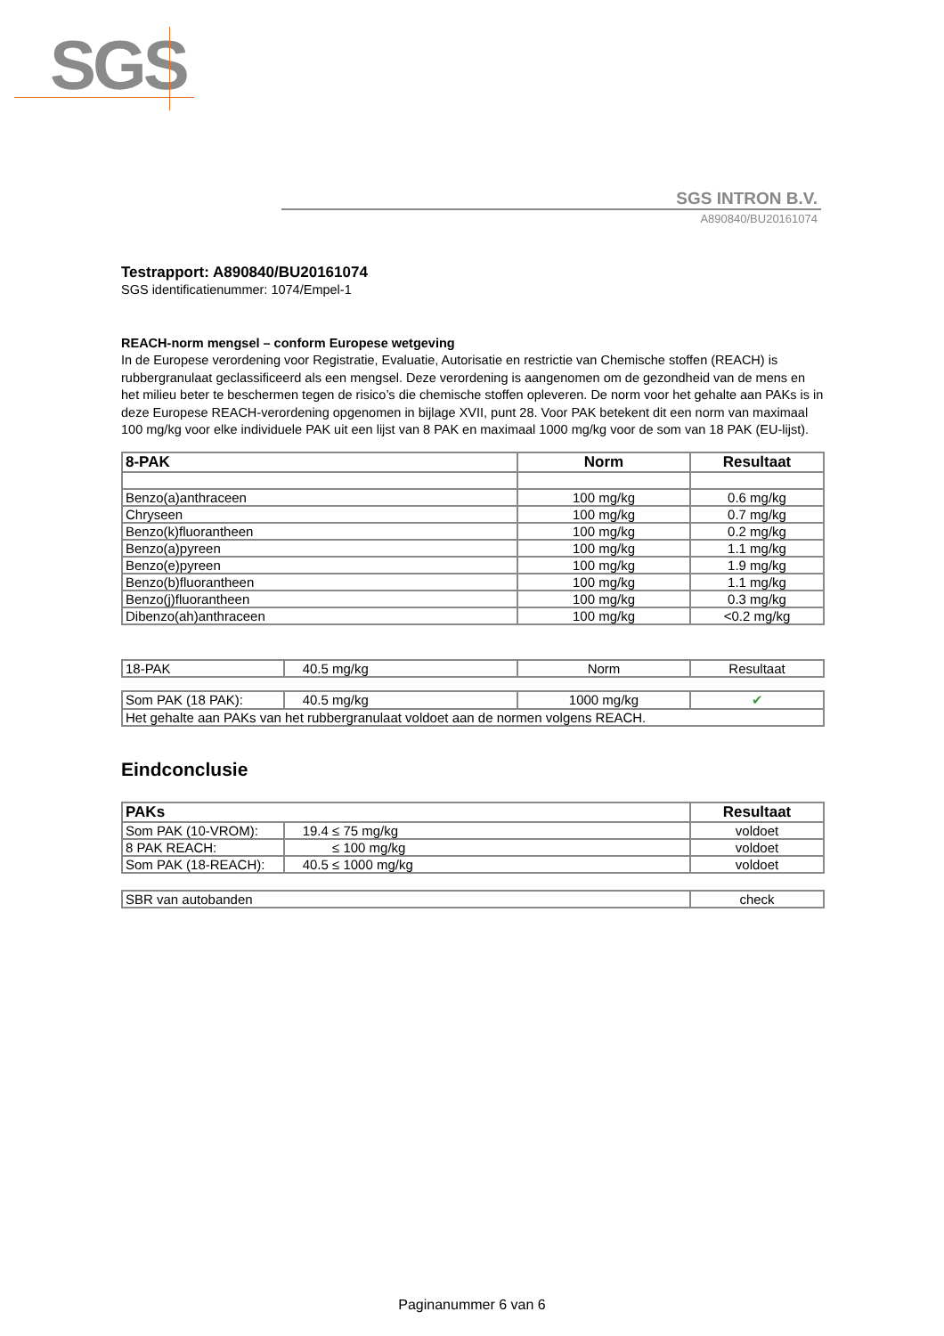SGS
SGS INTRON B.V.
A890840/BU20161074
Testrapport: A890840/BU20161074
SGS identificatienummer: 1074/Empel-1
REACH-norm mengsel – conform Europese wetgeving
In de Europese verordening voor Registratie, Evaluatie, Autorisatie en restrictie van Chemische stoffen (REACH) is rubbergranulaat geclassificeerd als een mengsel. Deze verordening is aangenomen om de gezondheid van de mens en het milieu beter te beschermen tegen de risico’s die chemische stoffen opleveren. De norm voor het gehalte aan PAKs is in deze Europese REACH-verordening opgenomen in bijlage XVII, punt 28. Voor PAK betekent dit een norm van maximaal 100 mg/kg voor elke individuele PAK uit een lijst van 8 PAK en maximaal 1000 mg/kg voor de som van 18 PAK (EU-lijst).
| 8-PAK | Norm | Resultaat |
| --- | --- | --- |
| Benzo(a)anthraceen | 100 mg/kg | 0.6 mg/kg |
| Chryseen | 100 mg/kg | 0.7 mg/kg |
| Benzo(k)fluorantheen | 100 mg/kg | 0.2 mg/kg |
| Benzo(a)pyreen | 100 mg/kg | 1.1 mg/kg |
| Benzo(e)pyreen | 100 mg/kg | 1.9 mg/kg |
| Benzo(b)fluorantheen | 100 mg/kg | 1.1 mg/kg |
| Benzo(j)fluorantheen | 100 mg/kg | 0.3 mg/kg |
| Dibenzo(ah)anthraceen | 100 mg/kg | <0.2 mg/kg |
| 18-PAK | 40.5 mg/kg | Norm | Resultaat |
| Som PAK (18 PAK): | 40.5 mg/kg | 1000 mg/kg | ✔ |
| Het gehalte aan PAKs van het rubbergranulaat voldoet aan de normen volgens REACH. | | | |
Eindconclusie
| PAKs | | Resultaat |
| --- | --- | --- |
| Som PAK (10-VROM): | 19.4 ≤ 75 mg/kg | voldoet |
| 8 PAK REACH: | ≤ 100 mg/kg | voldoet |
| Som PAK (18-REACH): | 40.5 ≤ 1000 mg/kg | voldoet |
| SBR van autobanden | check |
Paginanummer 6 van 6